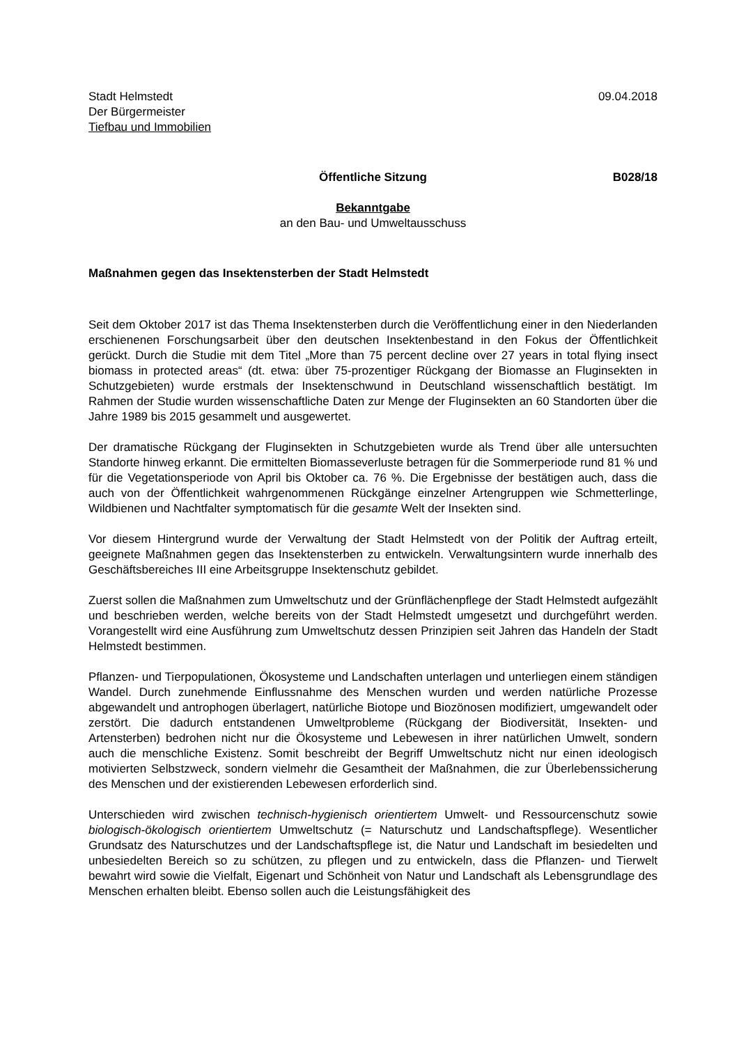Stadt Helmstedt
Der Bürgermeister
Tiefbau und Immobilien
09.04.2018
Öffentliche Sitzung B028/18
Bekanntgabe
an den Bau- und Umweltausschuss
Maßnahmen gegen das Insektensterben der Stadt Helmstedt
Seit dem Oktober 2017 ist das Thema Insektensterben durch die Veröffentlichung einer in den Niederlanden erschienenen Forschungsarbeit über den deutschen Insektenbestand in den Fokus der Öffentlichkeit gerückt. Durch die Studie mit dem Titel „More than 75 percent decline over 27 years in total flying insect biomass in protected areas“ (dt. etwa: über 75-prozentiger Rückgang der Biomasse an Fluginsekten in Schutzgebieten) wurde erstmals der Insektenschwund in Deutschland wissenschaftlich bestätigt. Im Rahmen der Studie wurden wissenschaftliche Daten zur Menge der Fluginsekten an 60 Standorten über die Jahre 1989 bis 2015 gesammelt und ausgewertet.
Der dramatische Rückgang der Fluginsekten in Schutzgebieten wurde als Trend über alle untersuchten Standorte hinweg erkannt. Die ermittelten Biomasseverluste betragen für die Sommerperiode rund 81 % und für die Vegetationsperiode von April bis Oktober ca. 76 %. Die Ergebnisse der bestätigen auch, dass die auch von der Öffentlichkeit wahrgenommenen Rückgänge einzelner Artengruppen wie Schmetterlinge, Wildbienen und Nachtfalter symptomatisch für die gesamte Welt der Insekten sind.
Vor diesem Hintergrund wurde der Verwaltung der Stadt Helmstedt von der Politik der Auftrag erteilt, geeignete Maßnahmen gegen das Insektensterben zu entwickeln. Verwaltungsintern wurde innerhalb des Geschäftsbereiches III eine Arbeitsgruppe Insektenschutz gebildet.
Zuerst sollen die Maßnahmen zum Umweltschutz und der Grünflächenpflege der Stadt Helmstedt aufgezählt und beschrieben werden, welche bereits von der Stadt Helmstedt umgesetzt und durchgeführt werden. Vorangestellt wird eine Ausführung zum Umweltschutz dessen Prinzipien seit Jahren das Handeln der Stadt Helmstedt bestimmen.
Pflanzen- und Tierpopulationen, Ökosysteme und Landschaften unterlagen und unterliegen einem ständigen Wandel. Durch zunehmende Einflussnahme des Menschen wurden und werden natürliche Prozesse abgewandelt und antrophogen überlagert, natürliche Biotope und Biozönosen modifiziert, umgewandelt oder zerstört. Die dadurch entstandenen Umweltprobleme (Rückgang der Biodiversität, Insekten- und Artensterben) bedrohen nicht nur die Ökosysteme und Lebewesen in ihrer natürlichen Umwelt, sondern auch die menschliche Existenz. Somit beschreibt der Begriff Umweltschutz nicht nur einen ideologisch motivierten Selbstzweck, sondern vielmehr die Gesamtheit der Maßnahmen, die zur Überlebenssicherung des Menschen und der existierenden Lebewesen erforderlich sind.
Unterschieden wird zwischen technisch-hygienisch orientiertem Umwelt- und Ressourcenschutz sowie biologisch-ökologisch orientiertem Umweltschutz (= Naturschutz und Landschaftspflege). Wesentlicher Grundsatz des Naturschutzes und der Landschaftspflege ist, die Natur und Landschaft im besiedelten und unbesiedelten Bereich so zu schützen, zu pflegen und zu entwickeln, dass die Pflanzen- und Tierwelt bewahrt wird sowie die Vielfalt, Eigenart und Schönheit von Natur und Landschaft als Lebensgrundlage des Menschen erhalten bleibt. Ebenso sollen auch die Leistungsfähigkeit des